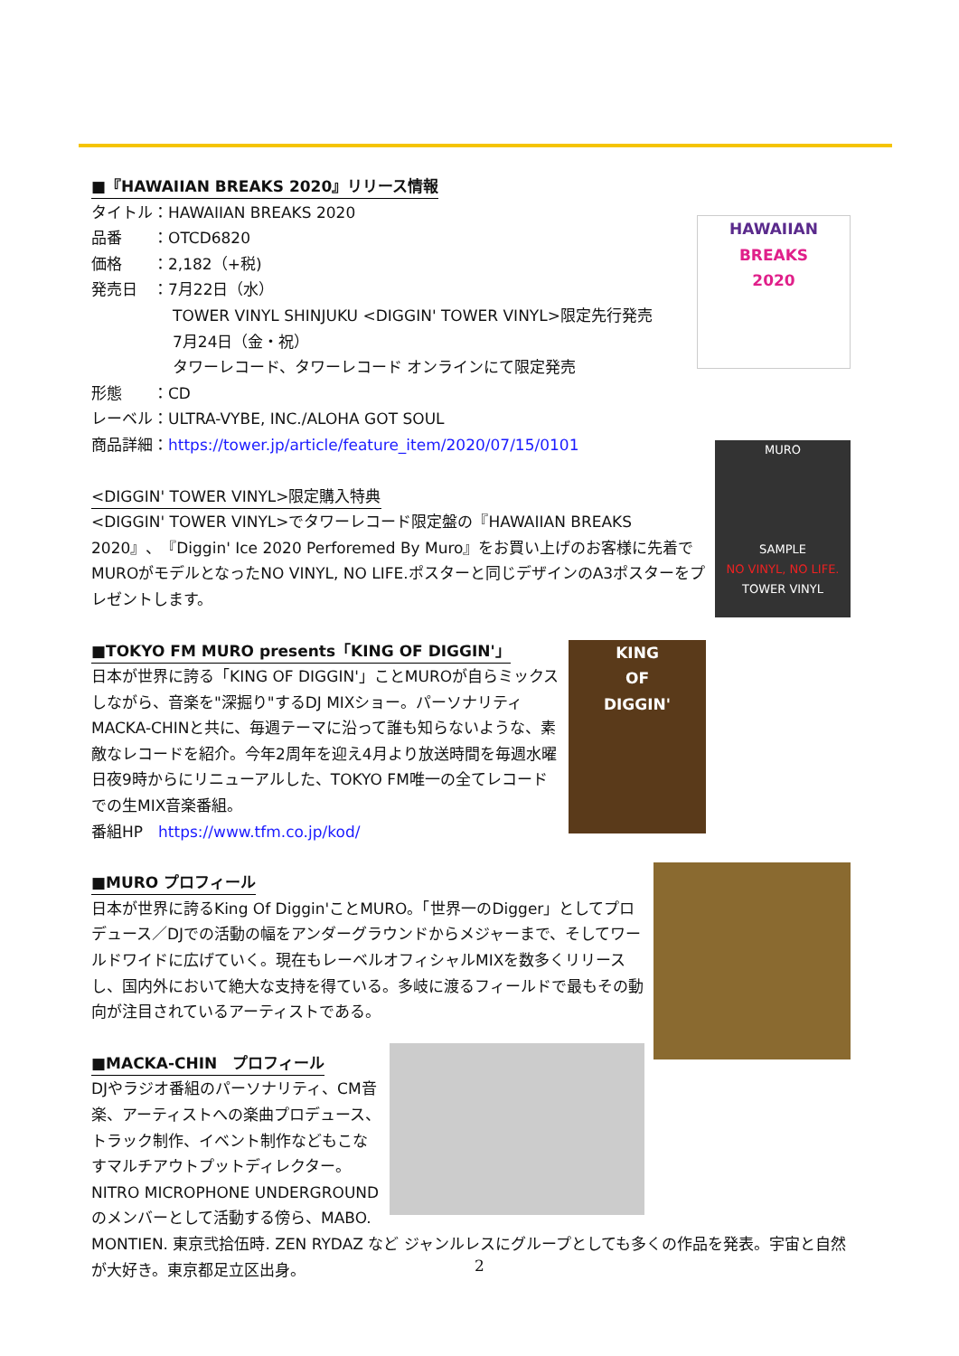HAWAIIAN
BREAKS
2020
■『HAWAIIAN BREAKS 2020』リリース情報
タイトル：HAWAIIAN BREAKS 2020
品番　　：OTCD6820
価格　　：2,182（+税)
発売日　：7月22日（水）
TOWER VINYL SHINJUKU <DIGGIN' TOWER VINYL>限定先行発売
7月24日（金・祝）
タワーレコード、タワーレコード オンラインにて限定発売
形態　　：CD
レーベル：ULTRA-VYBE, INC./ALOHA GOT SOUL
商品詳細：https://tower.jp/article/feature_item/2020/07/15/0101
MURO
SAMPLE
NO VINYL, NO LIFE.
TOWER VINYL
<DIGGIN' TOWER VINYL>限定購入特典
<DIGGIN' TOWER VINYL>でタワーレコード限定盤の『HAWAIIAN BREAKS 2020』、『Diggin' Ice 2020 Perforemed By Muro』をお買い上げのお客様に先着でMUROがモデルとなったNO VINYL, NO LIFE.ポスターと同じデザインのA3ポスターをプレゼントします。
KING
OF
DIGGIN'
■TOKYO FM MURO presents「KING OF DIGGIN'」
日本が世界に誇る「KING OF DIGGIN'」ことMUROが自らミックスしながら、音楽を"深掘り"するDJ MIXショー。パーソナリティMACKA-CHINと共に、毎週テーマに沿って誰も知らないような、素敵なレコードを紹介。今年2周年を迎え4月より放送時間を毎週水曜日夜9時からにリニューアルした、TOKYO FM唯一の全てレコードでの生MIX音楽番組。
番組HP　https://www.tfm.co.jp/kod/
■MURO プロフィール
日本が世界に誇るKing Of Diggin'ことMURO。「世界一のDigger」としてプロ デュース／DJでの活動の幅をアンダーグラウンドからメジャーまで、そしてワールドワイドに広げていく。現在もレーベルオフィシャルMIXを数多くリリースし、国内外において絶大な支持を得ている。多岐に渡るフィールドで最もその動向が注目されているアーティストである。
■MACKA-CHIN　プロフィール
DJやラジオ番組のパーソナリティ、CM音楽、アーティストへの楽曲プロデュース、トラック制作、イベント制作などもこなすマルチアウトプットディレクター。NITRO MICROPHONE UNDERGROUNDのメンバーとして活動する傍ら、MABO. MONTIEN. 東京弐拾伍時. ZEN RYDAZ など ジャンルレスにグループとしても多くの作品を発表。宇宙と自然が大好き。東京都足立区出身。
2